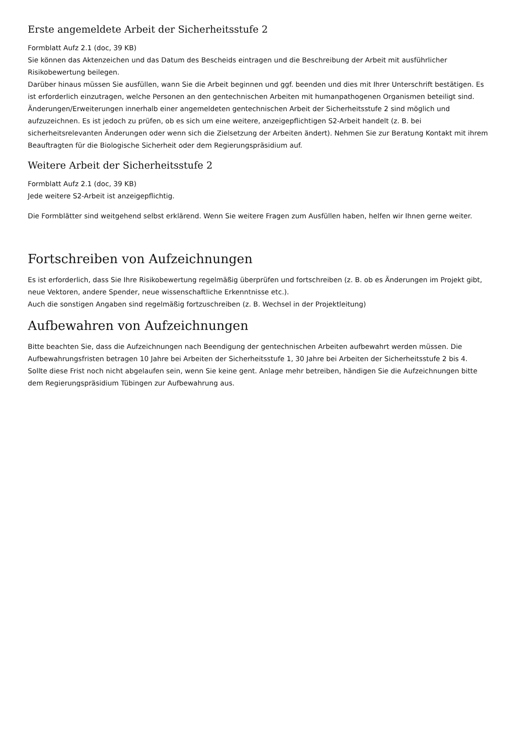Erste angemeldete Arbeit der Sicherheitsstufe 2
Formblatt Aufz 2.1 (doc, 39 KB)
Sie können das Aktenzeichen und das Datum des Bescheids eintragen und die Beschreibung der Arbeit mit ausführlicher Risikobewertung beilegen.
Darüber hinaus müssen Sie ausfüllen, wann Sie die Arbeit beginnen und ggf. beenden und dies mit Ihrer Unterschrift bestätigen. Es ist erforderlich einzutragen, welche Personen an den gentechnischen Arbeiten mit humanpathogenen Organismen beteiligt sind. Änderungen/Erweiterungen innerhalb einer angemeldeten gentechnischen Arbeit der Sicherheitsstufe 2 sind möglich und aufzuzeichnen. Es ist jedoch zu prüfen, ob es sich um eine weitere, anzeigepflichtigen S2-Arbeit handelt (z. B. bei sicherheitsrelevanten Änderungen oder wenn sich die Zielsetzung der Arbeiten ändert). Nehmen Sie zur Beratung Kontakt mit ihrem Beauftragten für die Biologische Sicherheit oder dem Regierungspräsidium auf.
Weitere Arbeit der Sicherheitsstufe 2
Formblatt Aufz 2.1 (doc, 39 KB)
Jede weitere S2-Arbeit ist anzeigepflichtig.
Die Formblätter sind weitgehend selbst erklärend. Wenn Sie weitere Fragen zum Ausfüllen haben, helfen wir Ihnen gerne weiter.
Fortschreiben von Aufzeichnungen
Es ist erforderlich, dass Sie Ihre Risikobewertung regelmäßig überprüfen und fortschreiben (z. B. ob es Änderungen im Projekt gibt, neue Vektoren, andere Spender, neue wissenschaftliche Erkenntnisse etc.).
Auch die sonstigen Angaben sind regelmäßig fortzuschreiben (z. B. Wechsel in der Projektleitung)
Aufbewahren von Aufzeichnungen
Bitte beachten Sie, dass die Aufzeichnungen nach Beendigung der gentechnischen Arbeiten aufbewahrt werden müssen. Die Aufbewahrungsfristen betragen 10 Jahre bei Arbeiten der Sicherheitsstufe 1, 30 Jahre bei Arbeiten der Sicherheitsstufe 2 bis 4.
Sollte diese Frist noch nicht abgelaufen sein, wenn Sie keine gent. Anlage mehr betreiben, händigen Sie die Aufzeichnungen bitte dem Regierungspräsidium Tübingen zur Aufbewahrung aus.